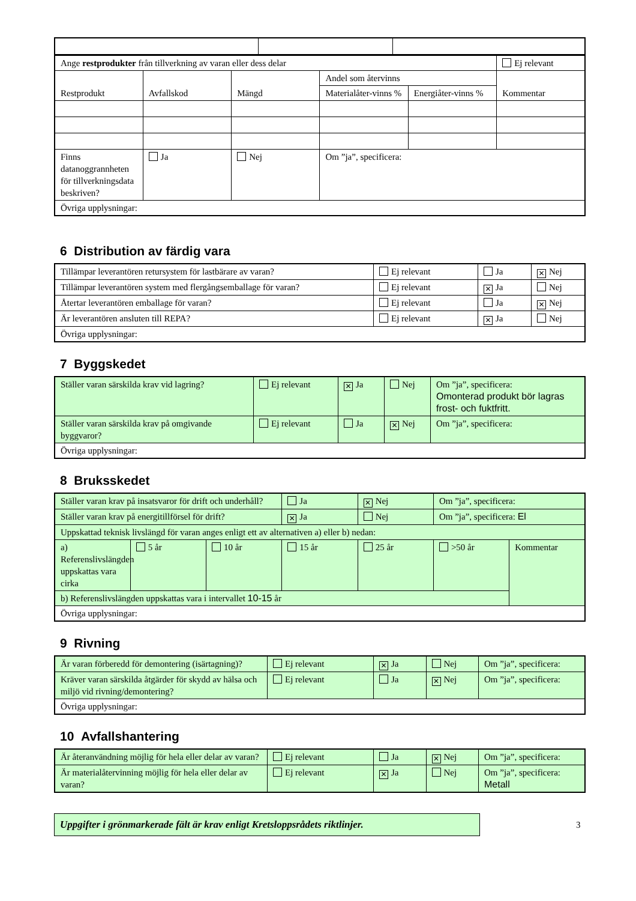| Ange restprodukter från tillverkning av varan eller dess delar | | | | | Ej relevant |
| Restprodukt | Avfallskod | Mängd | Andel som återvinns | | Kommentar |
| | | | Materialåter-vinns % | Energiåter-vinns % | |
| Finns datanoggrannheten för tillverkningsdata beskriven? | Ja | Nej | Om ”ja”, specificera: | | |
| Övriga upplysningar: | | | | | |
6 Distribution av färdig vara
| Tillämpar leverantören retursystem för lastbärare av varan? | Ej relevant | Ja | ✕ Nej |
| Tillämpar leverantören system med flergångsemballage för varan? | Ej relevant | ✕ Ja | Nej |
| Återtar leverantören emballage för varan? | Ej relevant | Ja | ✕ Nej |
| Är leverantören ansluten till REPA? | Ej relevant | ✕ Ja | Nej |
| Övriga upplysningar: | | | |
7 Byggskedet
| Ställer varan särskilda krav vid lagring? | Ej relevant | ✕ Ja | Nej | Om ”ja”, specificera: Omonterad produkt bör lagras frost- och fuktfritt. |
| Ställer varan särskilda krav på omgivande byggvaror? | Ej relevant | Ja | ✕ Nej | Om ”ja”, specificera: |
| Övriga upplysningar: | | | | |
8 Bruksskedet
| Ställer varan krav på insatsvaror för drift och underhåll? | | | Ja | ✕ Nej | Om ”ja”, specificera: | |
| Ställer varan krav på energitillförsel för drift? | | | ✕ Ja | Nej | Om ”ja”, specificera: El | |
| Uppskattad teknisk livslängd för varan anges enligt ett av alternativen a) eller b) nedan: | | | | | | |
| a) Referenslivslängden uppskattas vara cirka | 5 år | 10 år | 15 år | 25 år | >50 år | Kommentar |
| b) Referenslivslängden uppskattas vara i intervallet 10-15 år | | | | | | |
| Övriga upplysningar: | | | | | | |
9 Rivning
| Är varan förberedd för demontering (isärtagning)? | Ej relevant | ✕ Ja | Nej | Om ”ja”, specificera: |
| Kräver varan särskilda åtgärder för skydd av hälsa och miljö vid rivning/demontering? | Ej relevant | Ja | ✕ Nej | Om ”ja”, specificera: |
| Övriga upplysningar: | | | | |
10 Avfallshantering
| Är återanvändning möjlig för hela eller delar av varan? | Ej relevant | Ja | ✕ Nej | Om ”ja”, specificera: |
| Är materialåtervinning möjlig för hela eller delar av varan? | Ej relevant | ✕ Ja | Nej | Om ”ja”, specificera: Metall |
Uppgifter i grönmarkerade fält är krav enligt Kretsloppsrådets riktlinjer.
3